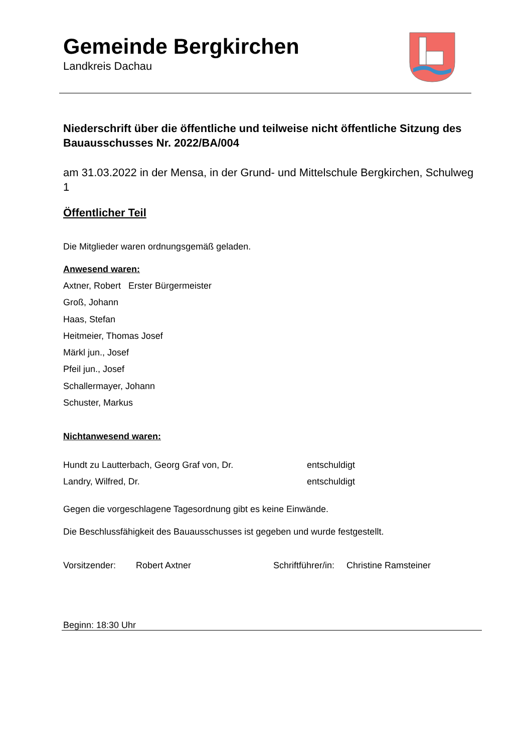Gemeinde Bergkirchen
Landkreis Dachau
Niederschrift über die öffentliche und teilweise nicht öffentliche Sitzung des Bauausschusses Nr. 2022/BA/004
am 31.03.2022 in der Mensa, in der Grund- und Mittelschule Bergkirchen, Schulweg 1
Öffentlicher Teil
Die Mitglieder waren ordnungsgemäß geladen.
Anwesend waren:
Axtner, Robert Erster Bürgermeister
Groß, Johann
Haas, Stefan
Heitmeier, Thomas Josef
Märkl jun., Josef
Pfeil jun., Josef
Schallermayer, Johann
Schuster, Markus
Nichtanwesend waren:
Hundt zu Lautterbach, Georg Graf von, Dr. entschuldigt
Landry, Wilfred, Dr. entschuldigt
Gegen die vorgeschlagene Tagesordnung gibt es keine Einwände.
Die Beschlussfähigkeit des Bauausschusses ist gegeben und wurde festgestellt.
Vorsitzender: Robert Axtner Schriftführer/in: Christine Ramsteiner
Beginn: 18:30 Uhr